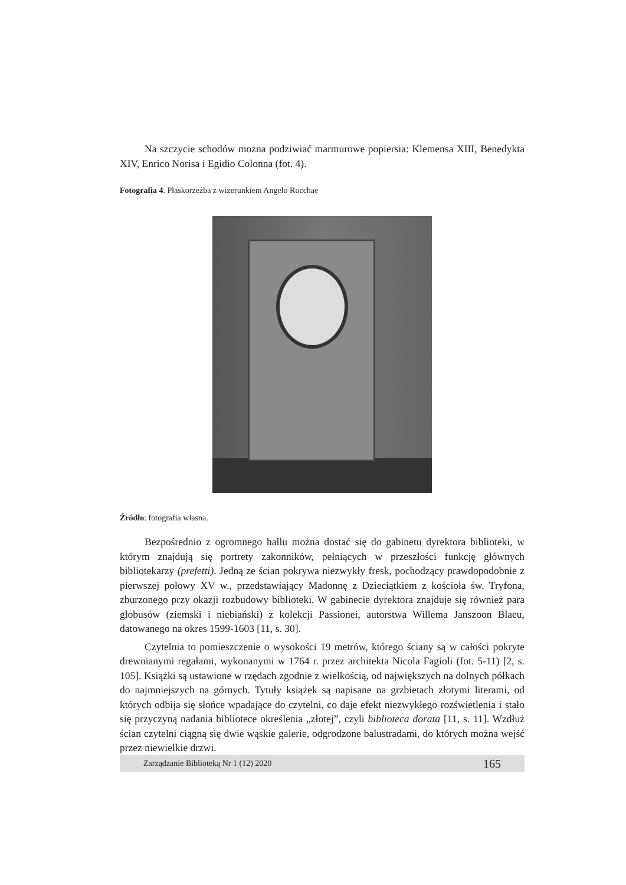Na szczycie schodów można podziwiać marmurowe popiersia: Klemensa XIII, Benedykta XIV, Enrico Norisa i Egidio Colonna (fot. 4).
Fotografia 4. Płaskorzeźba z wizerunkiem Angelo Rocchae
Źródło: fotografia własna.
Bezpośrednio z ogromnego hallu można dostać się do gabinetu dyrektora biblioteki, w którym znajdują się portrety zakonników, pełniących w przeszłości funkcję głównych bibliotekarzy (prefetti). Jedną ze ścian pokrywa niezwykły fresk, pochodzący prawdopodobnie z pierwszej połowy XV w., przedstawiający Madonnę z Dzieciątkiem z kościoła św. Tryfona, zburzonego przy okazji rozbudowy biblioteki. W gabinecie dyrektora znajduje się również para globusów (ziemski i niebiański) z kolekcji Passionei, autorstwa Willema Janszoon Blaeu, datowanego na okres 1599-1603 [11, s. 30].
Czytelnia to pomieszczenie o wysokości 19 metrów, którego ściany są w całości pokryte drewnianymi regałami, wykonanymi w 1764 r. przez architekta Nicola Fagioli (fot. 5-11) [2, s. 105]. Książki są ustawione w rzędach zgodnie z wielkością, od największych na dolnych półkach do najmniejszych na górnych. Tytuły książek są napisane na grzbietach złotymi literami, od których odbija się słońce wpadające do czytelni, co daje efekt niezwykłego rozświetlenia i stało się przyczyną nadania bibliotece określenia „złotej”, czyli biblioteca dorata [11, s. 11]. Wzdłuż ścian czytelni ciągną się dwie wąskie galerie, odgrodzone balustradami, do których można wejść przez niewielkie drzwi.
Zarządzanie Biblioteką Nr 1 (12) 2020 165